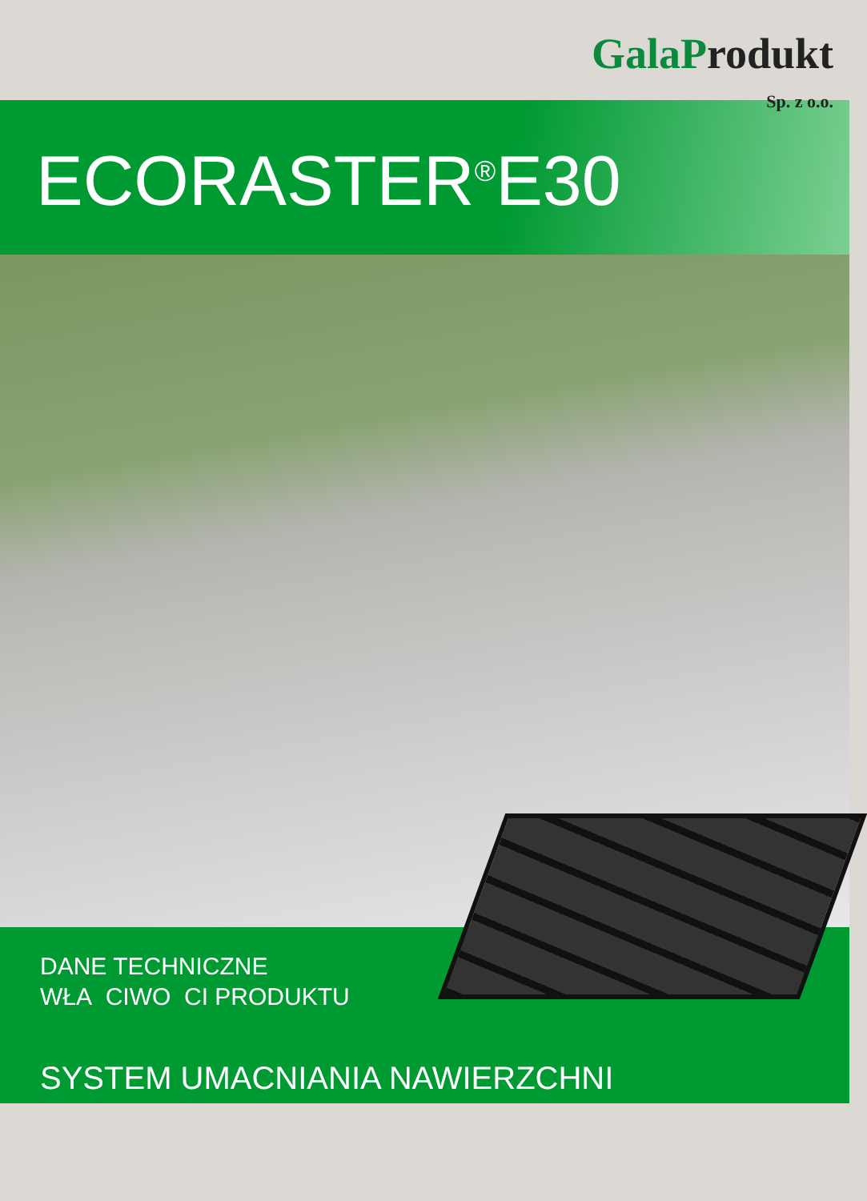Gala Produkt
Sp. z o.o.
ECORASTER<sup>®</sup>E30
DANE TECHNICZNE
WŁA CIWO CI PRODUKTU
SYSTEM UMACNIANIA NAWIERZCHNI